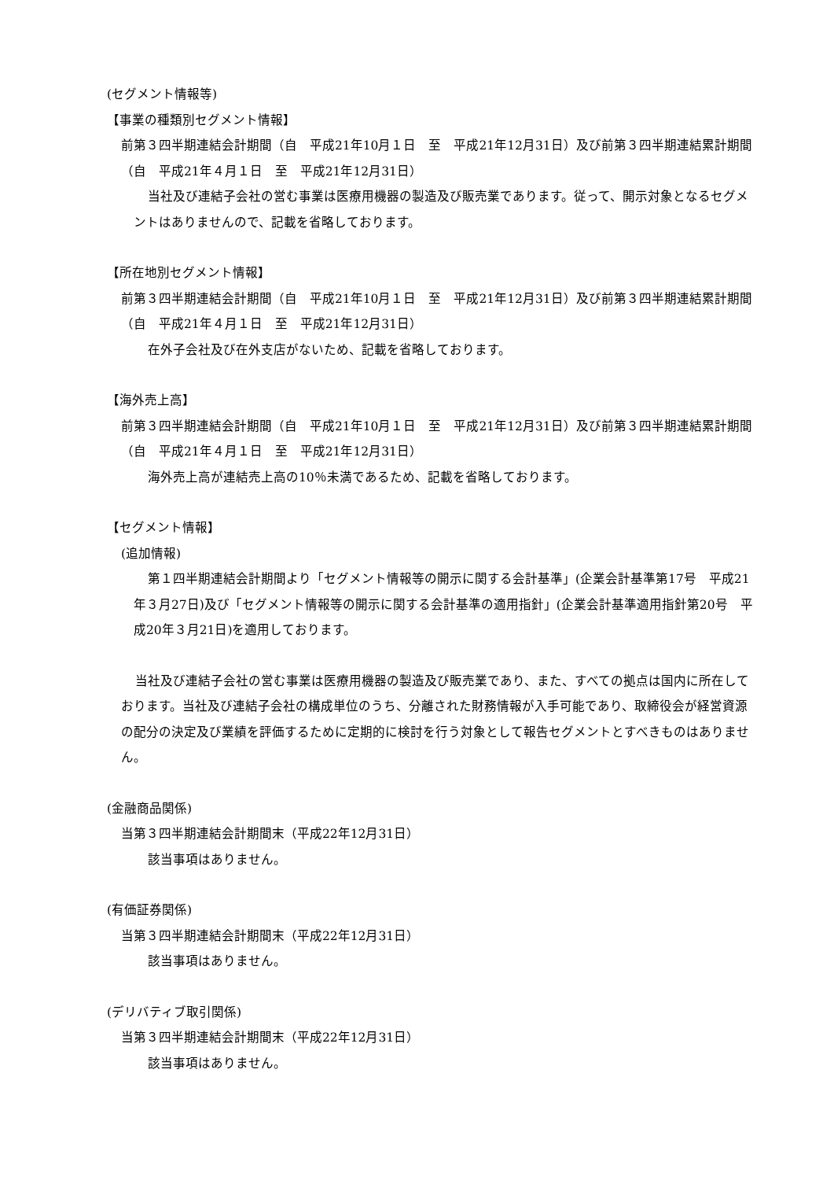(セグメント情報等)
【事業の種類別セグメント情報】
前第３四半期連結会計期間（自　平成21年10月１日　至　平成21年12月31日）及び前第３四半期連結累計期間（自　平成21年４月１日　至　平成21年12月31日）
当社及び連結子会社の営む事業は医療用機器の製造及び販売業であります。従って、開示対象となるセグメントはありませんので、記載を省略しております。
【所在地別セグメント情報】
前第３四半期連結会計期間（自　平成21年10月１日　至　平成21年12月31日）及び前第３四半期連結累計期間（自　平成21年４月１日　至　平成21年12月31日）
在外子会社及び在外支店がないため、記載を省略しております。
【海外売上高】
前第３四半期連結会計期間（自　平成21年10月１日　至　平成21年12月31日）及び前第３四半期連結累計期間（自　平成21年４月１日　至　平成21年12月31日）
海外売上高が連結売上高の10％未満であるため、記載を省略しております。
【セグメント情報】
(追加情報)
第１四半期連結会計期間より「セグメント情報等の開示に関する会計基準」(企業会計基準第17号　平成21年３月27日)及び「セグメント情報等の開示に関する会計基準の適用指針」(企業会計基準適用指針第20号　平成20年３月21日)を適用しております。
当社及び連結子会社の営む事業は医療用機器の製造及び販売業であり、また、すべての拠点は国内に所在しております。当社及び連結子会社の構成単位のうち、分離された財務情報が入手可能であり、取締役会が経営資源の配分の決定及び業績を評価するために定期的に検討を行う対象として報告セグメントとすべきものはありません。
(金融商品関係)
当第３四半期連結会計期間末（平成22年12月31日）
該当事項はありません。
(有価証券関係)
当第３四半期連結会計期間末（平成22年12月31日）
該当事項はありません。
(デリバティブ取引関係)
当第３四半期連結会計期間末（平成22年12月31日）
該当事項はありません。